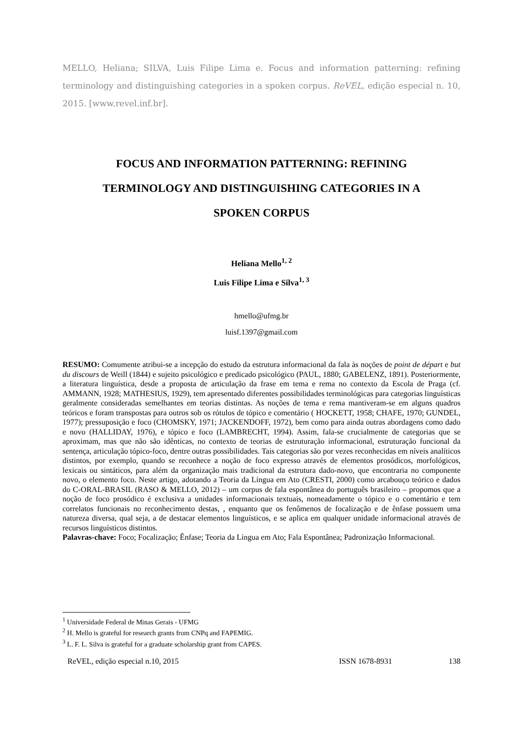MELLO, Heliana; SILVA, Luis Filipe Lima e. Focus and information patterning: refining terminology and distinguishing categories in a spoken corpus. ReVEL, edição especial n. 10, 2015. [www.revel.inf.br].
FOCUS AND INFORMATION PATTERNING: REFINING
TERMINOLOGY AND DISTINGUISHING CATEGORIES IN A
SPOKEN CORPUS
Heliana Mello<sup>1, 2</sup>
Luis Filipe Lima e Silva<sup>1, 3</sup>
hmello@ufmg.br
luisf.1397@gmail.com
RESUMO: Comumente atribui-se a incepção do estudo da estrutura informacional da fala às noções de point de départ e but du discours de Weill (1844) e sujeito psicológico e predicado psicológico (PAUL, 1880; GABELENZ, 1891). Posteriormente, a literatura linguística, desde a proposta de articulação da frase em tema e rema no contexto da Escola de Praga (cf. AMMANN, 1928; MATHESIUS, 1929), tem apresentado diferentes possibilidades terminológicas para categorias linguísticas geralmente consideradas semelhantes em teorias distintas. As noções de tema e rema mantiveram-se em alguns quadros teóricos e foram transpostas para outros sob os rótulos de tópico e comentário ( HOCKETT, 1958; CHAFE, 1970; GUNDEL, 1977); pressuposição e foco (CHOMSKY, 1971; JACKENDOFF, 1972), bem como para ainda outras abordagens como dado e novo (HALLIDAY, 1976), e tópico e foco (LAMBRECHT, 1994). Assim, fala-se crucialmente de categorias que se aproximam, mas que não são idênticas, no contexto de teorias de estruturação informacional, estruturação funcional da sentença, articulação tópico-foco, dentre outras possibilidades. Tais categorias são por vezes reconhecidas em níveis analíticos distintos, por exemplo, quando se reconhece a noção de foco expresso através de elementos prosódicos, morfológicos, lexicais ou sintáticos, para além da organização mais tradicional da estrutura dado-novo, que encontraria no componente novo, o elemento foco. Neste artigo, adotando a Teoria da Língua em Ato (CRESTI, 2000) como arcabouço teórico e dados do C-ORAL-BRASIL (RASO & MELLO, 2012) – um corpus de fala espontânea do português brasileiro – propomos que a noção de foco prosódico é exclusiva a unidades informacionais textuais, nomeadamente o tópico e o comentário e tem correlatos funcionais no reconhecimento destas, , enquanto que os fenômenos de focalização e de ênfase possuem uma natureza diversa, qual seja, a de destacar elementos linguísticos, e se aplica em qualquer unidade informacional através de recursos linguísticos distintos.
Palavras-chave: Foco; Focalização; Ênfase; Teoria da Língua em Ato; Fala Espontânea; Padronização Informacional.
<sup>1</sup> Universidade Federal de Minas Gerais - UFMG
<sup>2</sup> H. Mello is grateful for research grants from CNPq and FAPEMIG.
<sup>3</sup> L. F. L. Silva is grateful for a graduate scholarship grant from CAPES.
ReVEL, edição especial n.10, 2015 ISSN 1678-8931 138